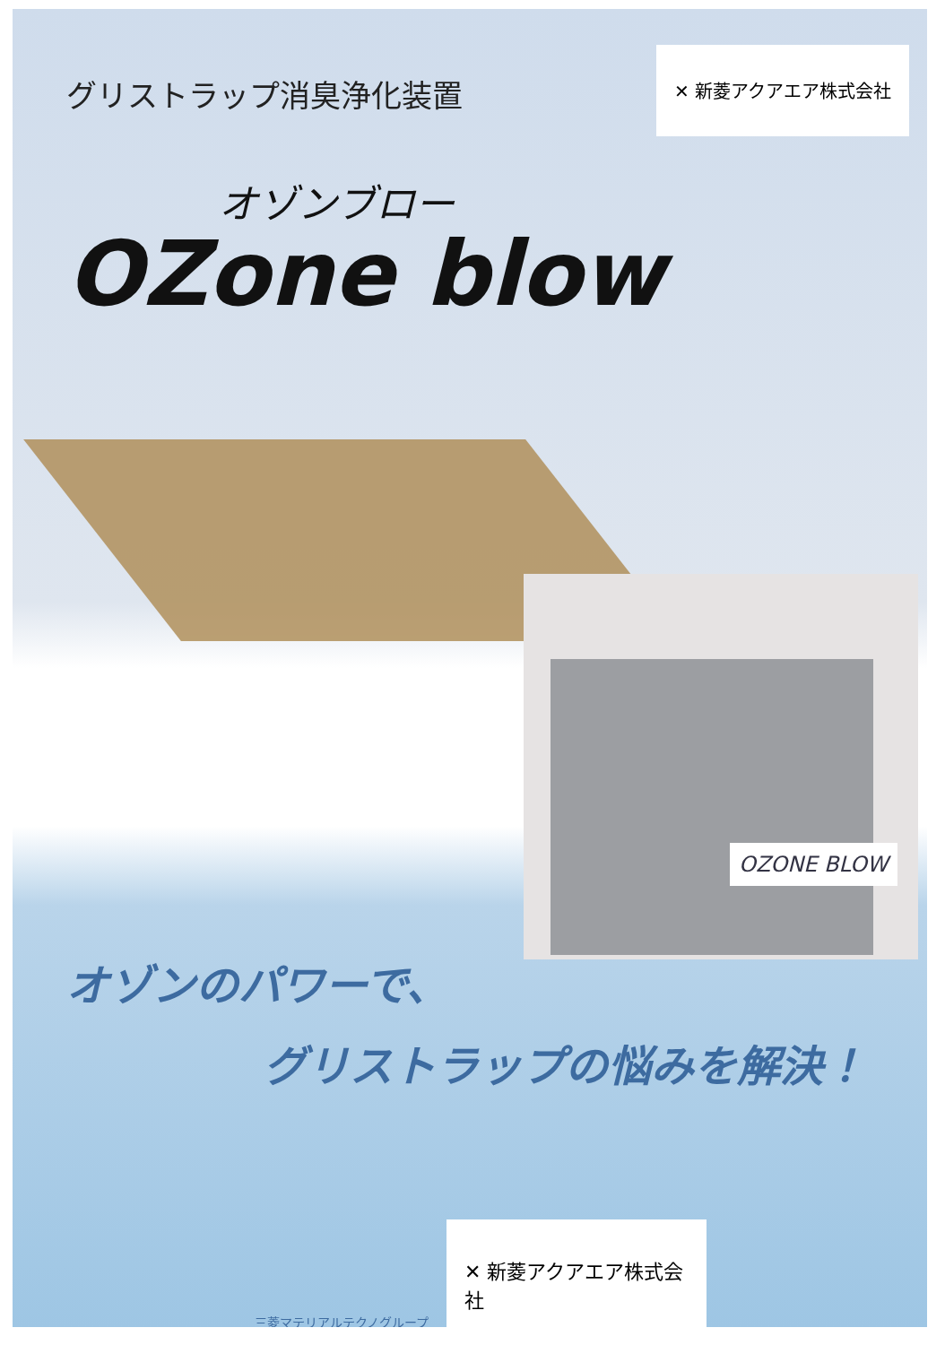グリストラップ消臭浄化装置
✕ 新菱アクアエア株式会社
オゾンブロー
OZone blow
OZONE BLOW
オゾンのパワーで、
グリストラップの悩みを解決！
三菱マテリアルテクノグループ
✕ 新菱アクアエア株式会社